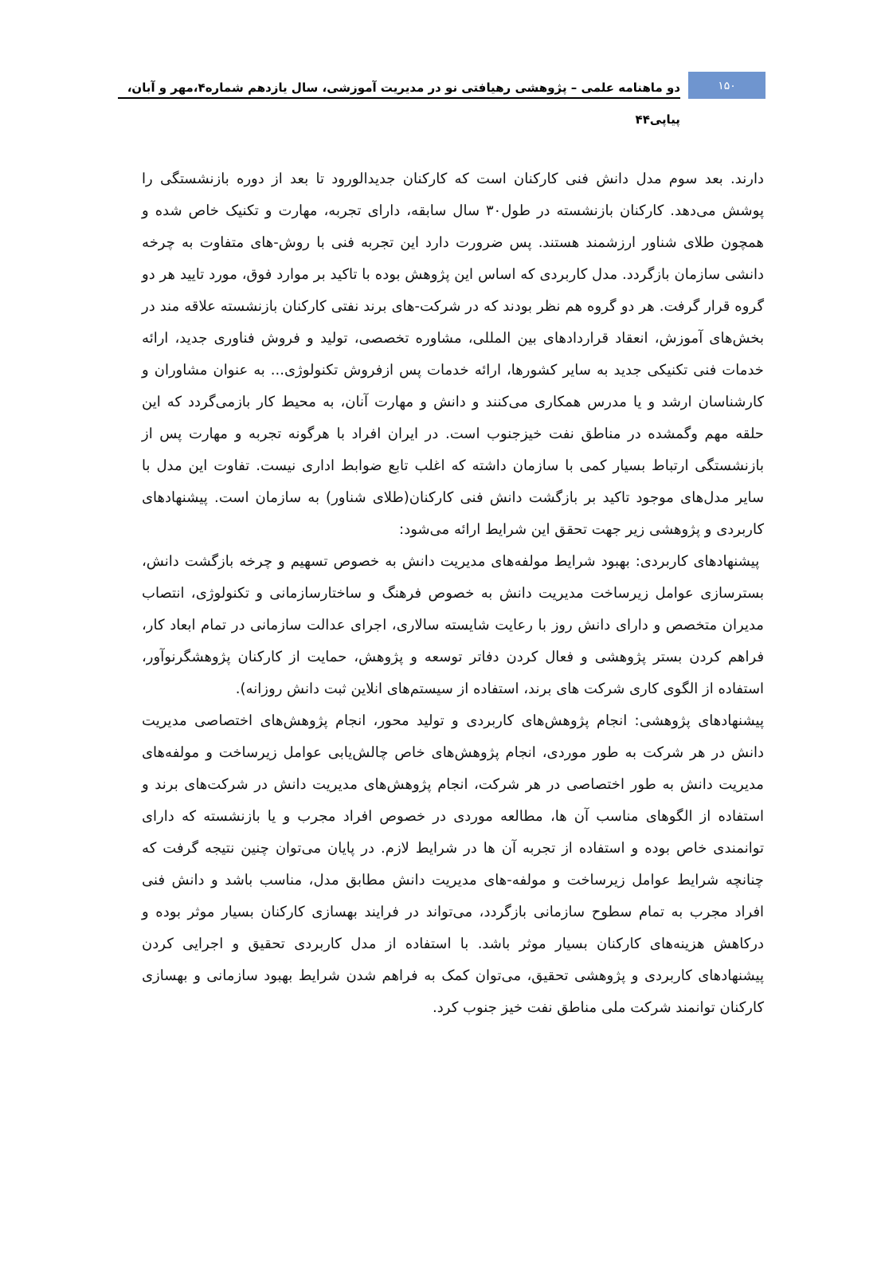۱۵۰
دو ماهنامه علمی – پژوهشی رهیافتی نو در مدیریت آموزشی، سال یازدهم شماره۴،مهر و آبان، پیاپی۴۴
دارند. بعد سوم مدل دانش فنی کارکنان است که کارکنان جدیدالورود تا بعد از دوره بازنشستگی را پوشش می‌دهد. کارکنان بازنشسته در طول۳۰ سال سابقه، دارای تجربه، مهارت و تکنیک خاص شده و همچون طلای شناور ارزشمند هستند. پس ضرورت دارد این تجربه فنی با روش-های متفاوت به چرخه دانشی سازمان بازگردد. مدل کاربردی که اساس این پژوهش بوده با تاکید بر موارد فوق، مورد تایید هر دو گروه قرار گرفت. هر دو گروه هم نظر بودند که در شرکت-های برند نفتی کارکنان بازنشسته علاقه مند در بخش‌های آموزش، انعقاد قراردادهای بین المللی، مشاوره تخصصی، تولید و فروش فناوری جدید، ارائه خدمات فنی تکنیکی جدید به سایر کشورها، ارائه خدمات پس ازفروش تکنولوژی... به عنوان مشاوران و کارشناسان ارشد و یا مدرس همکاری می‌کنند و دانش و مهارت آنان، به محیط کار بازمی‌گردد که این حلقه مهم وگمشده در مناطق نفت خیزجنوب است. در ایران افراد با هرگونه تجربه و مهارت پس از بازنشستگی ارتباط بسیار کمی با سازمان داشته که اغلب تابع ضوابط اداری نیست. تفاوت این مدل با سایر مدل‌های موجود تاکید بر بازگشت دانش فنی کارکنان(طلای شناور) به سازمان است. پیشنهادهای کاربردی و پژوهشی زیر جهت تحقق این شرایط ارائه می‌شود:
پیشنهادهای کاربردی: بهبود شرایط مولفه‌های مدیریت دانش به خصوص تسهیم و چرخه بازگشت دانش، بسترسازی عوامل زیرساخت مدیریت دانش به خصوص فرهنگ و ساختارسازمانی و تکنولوژی، انتصاب مدیران متخصص و دارای دانش روز با رعایت شایسته سالاری، اجرای عدالت سازمانی در تمام ابعاد کار، فراهم کردن بستر پژوهشی و فعال کردن دفاتر توسعه و پژوهش، حمایت از کارکنان پژوهشگرنوآور، استفاده از الگوی کاری شرکت های برند، استفاده از سیستم‌های انلاین ثبت دانش روزانه).
پیشنهادهای پژوهشی: انجام پژوهش‌های کاربردی و تولید محور، انجام پژوهش‌های اختصاصی مدیریت دانش در هر شرکت به طور موردی، انجام پژوهش‌های خاص چالش‌یابی عوامل زیرساخت و مولفه‌های مدیریت دانش به طور اختصاصی در هر شرکت، انجام پژوهش‌های مدیریت دانش در شرکت‌های برند و استفاده از الگوهای مناسب آن ها، مطالعه موردی در خصوص افراد مجرب و یا بازنشسته که دارای توانمندی خاص بوده و استفاده از تجربه آن ها در شرایط لازم. در پایان می‌توان چنین نتیجه گرفت که چنانچه شرایط عوامل زیرساخت و مولفه-های مدیریت دانش مطابق مدل، مناسب باشد و دانش فنی افراد مجرب به تمام سطوح سازمانی بازگردد، می‌تواند در فرایند بهسازی کارکنان بسیار موثر بوده و درکاهش هزینه‌های کارکنان بسیار موثر باشد. با استفاده از مدل کاربردی تحقیق و اجرایی کردن پیشنهادهای کاربردی و پژوهشی تحقیق، می‌توان کمک به فراهم شدن شرایط بهبود سازمانی و بهسازی کارکنان توانمند شرکت ملی مناطق نفت خیز جنوب کرد.